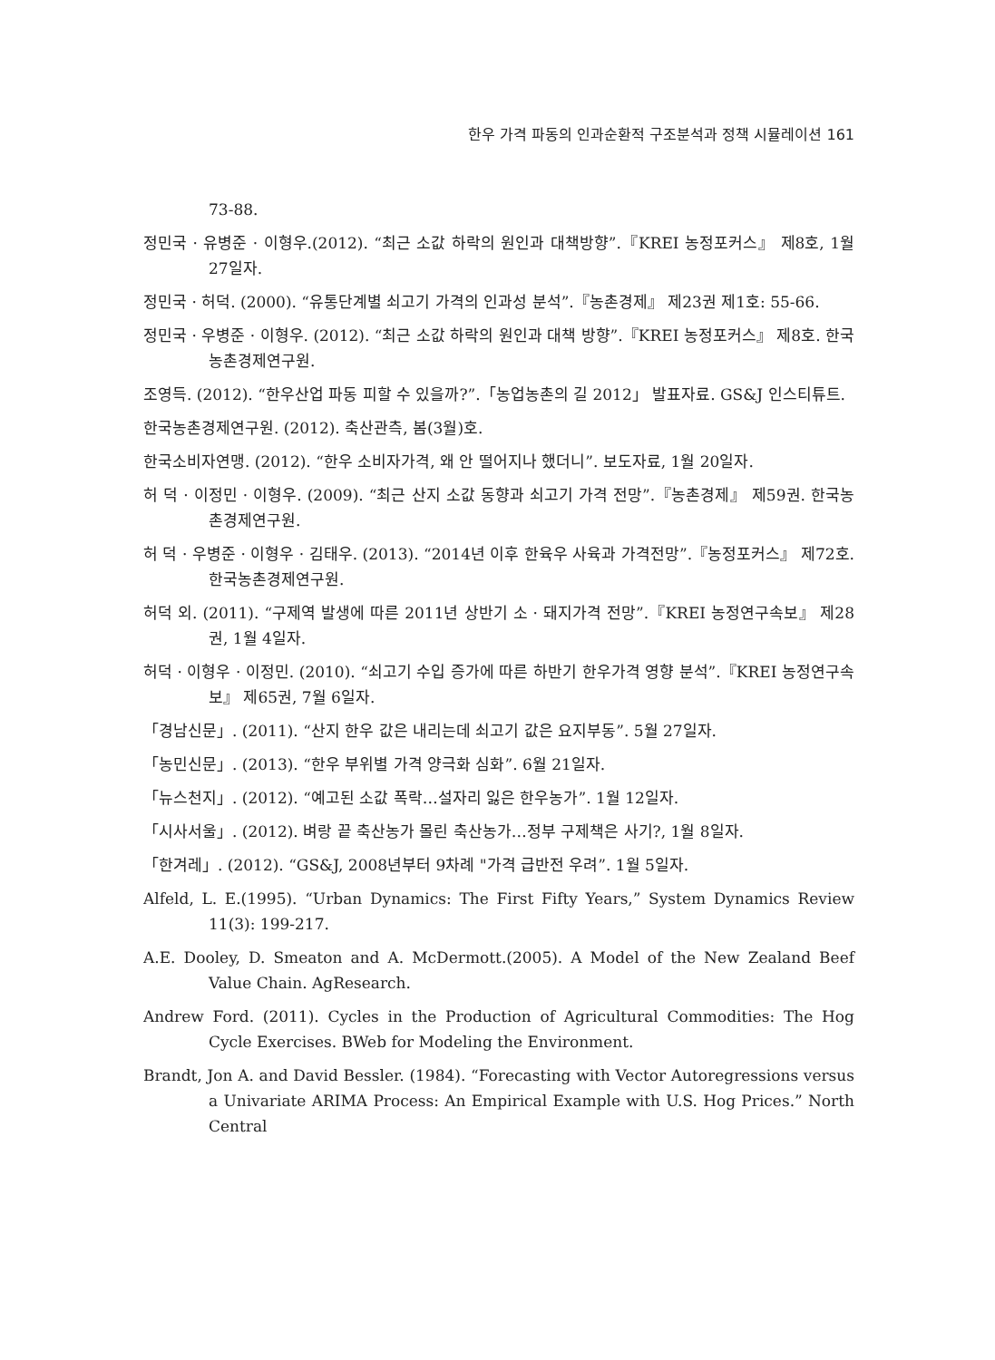한우 가격 파동의 인과순환적 구조분석과 정책 시뮬레이션 161
73-88.
정민국 · 유병준 · 이형우.(2012). “최근 소값 하락의 원인과 대책방향”.『KREI 농정포커스』 제8호, 1월 27일자.
정민국 · 허덕. (2000). “유통단계별 쇠고기 가격의 인과성 분석”.『농촌경제』 제23권 제1호: 55-66.
정민국 · 우병준 · 이형우. (2012). “최근 소값 하락의 원인과 대책 방향”.『KREI 농정포커스』 제8호. 한국농촌경제연구원.
조영득. (2012). “한우산업 파동 피할 수 있을까?”.「농업농촌의 길 2012」 발표자료. GS&J 인스티튜트.
한국농촌경제연구원. (2012). 축산관측, 봄(3월)호.
한국소비자연맹. (2012). “한우 소비자가격, 왜 안 떨어지나 했더니”. 보도자료, 1월 20일자.
허 덕 · 이정민 · 이형우. (2009). “최근 산지 소값 동향과 쇠고기 가격 전망”.『농촌경제』 제59권. 한국농촌경제연구원.
허 덕 · 우병준 · 이형우 · 김태우. (2013). “2014년 이후 한육우 사육과 가격전망”.『농정포커스』 제72호. 한국농촌경제연구원.
허덕 외. (2011). “구제역 발생에 따른 2011년 상반기 소 · 돼지가격 전망”.『KREI 농정연구속보』 제28권, 1월 4일자.
허덕 · 이형우 · 이정민. (2010). “쇠고기 수입 증가에 따른 하반기 한우가격 영향 분석”.『KREI 농정연구속보』 제65권, 7월 6일자.
「경남신문」. (2011). “산지 한우 값은 내리는데 쇠고기 값은 요지부동”. 5월 27일자.
「농민신문」. (2013). “한우 부위별 가격 양극화 심화”. 6월 21일자.
「뉴스천지」. (2012). “예고된 소값 폭락…설자리 잃은 한우농가”. 1월 12일자.
「시사서울」. (2012). 벼랑 끝 축산농가 몰린 축산농가…정부 구제책은 사기?, 1월 8일자.
「한겨레」. (2012). “GS&J, 2008년부터 9차례 "가격 급반전 우려”. 1월 5일자.
Alfeld, L. E.(1995). “Urban Dynamics: The First Fifty Years,” System Dynamics Review 11(3): 199-217.
A.E. Dooley, D. Smeaton and A. McDermott.(2005). A Model of the New Zealand Beef Value Chain. AgResearch.
Andrew Ford. (2011). Cycles in the Production of Agricultural Commodities: The Hog Cycle Exercises. BWeb for Modeling the Environment.
Brandt, Jon A. and David Bessler. (1984). “Forecasting with Vector Autoregressions versus a Univariate ARIMA Process: An Empirical Example with U.S. Hog Prices.” North Central